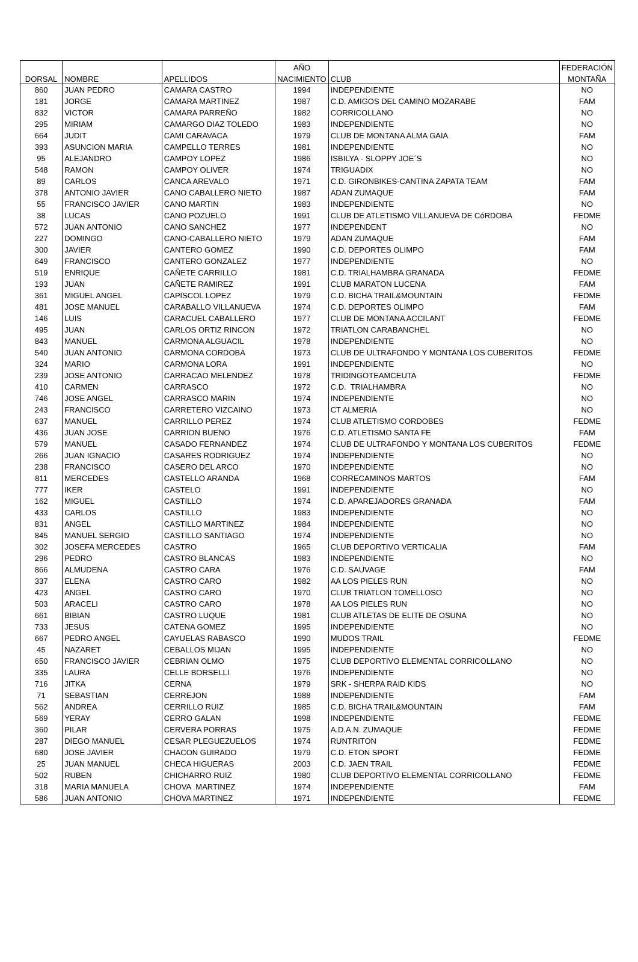| | | | AÑO | | FEDERACIÓN |
| --- | --- | --- | --- | --- | --- |
| DORSAL | NOMBRE | APELLIDOS | NACIMIENTO | CLUB | MONTAÑA |
| 860 | JUAN PEDRO | CAMARA CASTRO | 1994 | INDEPENDIENTE | NO |
| 181 | JORGE | CAMARA MARTINEZ | 1987 | C.D. AMIGOS DEL CAMINO MOZARABE | FAM |
| 832 | VICTOR | CAMARA PARREÑO | 1982 | CORRICOLLANO | NO |
| 295 | MIRIAM | CAMARGO DIAZ TOLEDO | 1983 | INDEPENDIENTE | NO |
| 664 | JUDIT | CAMI CARAVACA | 1979 | CLUB DE MONTANA ALMA GAIA | FAM |
| 393 | ASUNCION MARIA | CAMPELLO TERRES | 1981 | INDEPENDIENTE | NO |
| 95 | ALEJANDRO | CAMPOY LOPEZ | 1986 | ISBILYA - SLOPPY JOE´S | NO |
| 548 | RAMON | CAMPOY OLIVER | 1974 | TRIGUADIX | NO |
| 89 | CARLOS | CANCA AREVALO | 1971 | C.D. GIRONBIKES-CANTINA ZAPATA TEAM | FAM |
| 378 | ANTONIO JAVIER | CANO CABALLERO NIETO | 1987 | ADAN ZUMAQUE | FAM |
| 55 | FRANCISCO JAVIER | CANO MARTIN | 1983 | INDEPENDIENTE | NO |
| 38 | LUCAS | CANO POZUELO | 1991 | CLUB DE ATLETISMO VILLANUEVA DE CóRDOBA | FEDME |
| 572 | JUAN ANTONIO | CANO SANCHEZ | 1977 | INDEPENDENT | NO |
| 227 | DOMINGO | CANO-CABALLERO NIETO | 1979 | ADAN ZUMAQUE | FAM |
| 300 | JAVIER | CANTERO GOMEZ | 1990 | C.D. DEPORTES OLIMPO | FAM |
| 649 | FRANCISCO | CANTERO GONZALEZ | 1977 | INDEPENDIENTE | NO |
| 519 | ENRIQUE | CAÑETE CARRILLO | 1981 | C.D. TRIALHAMBRA GRANADA | FEDME |
| 193 | JUAN | CAÑETE RAMIREZ | 1991 | CLUB MARATON LUCENA | FAM |
| 361 | MIGUEL ANGEL | CAPISCOL LOPEZ | 1979 | C.D. BICHA TRAIL&MOUNTAIN | FEDME |
| 481 | JOSE MANUEL | CARABALLO VILLANUEVA | 1974 | C.D. DEPORTES OLIMPO | FAM |
| 146 | LUIS | CARACUEL CABALLERO | 1977 | CLUB DE MONTANA ACCILANT | FEDME |
| 495 | JUAN | CARLOS ORTIZ RINCON | 1972 | TRIATLON CARABANCHEL | NO |
| 843 | MANUEL | CARMONA ALGUACIL | 1978 | INDEPENDIENTE | NO |
| 540 | JUAN ANTONIO | CARMONA CORDOBA | 1973 | CLUB DE ULTRAFONDO Y MONTANA LOS CUBERITOS | FEDME |
| 324 | MARIO | CARMONA LORA | 1991 | INDEPENDIENTE | NO |
| 239 | JOSE ANTONIO | CARRACAO MELENDEZ | 1978 | TRIDINGOTEAMCEUTA | FEDME |
| 410 | CARMEN | CARRASCO | 1972 | C.D. TRIALHAMBRA | NO |
| 746 | JOSE ANGEL | CARRASCO MARIN | 1974 | INDEPENDIENTE | NO |
| 243 | FRANCISCO | CARRETERO VIZCAINO | 1973 | CT ALMERIA | NO |
| 637 | MANUEL | CARRILLO PEREZ | 1974 | CLUB ATLETISMO CORDOBES | FEDME |
| 436 | JUAN JOSE | CARRION BUENO | 1976 | C.D. ATLETISMO SANTA FE | FAM |
| 579 | MANUEL | CASADO FERNANDEZ | 1974 | CLUB DE ULTRAFONDO Y MONTANA LOS CUBERITOS | FEDME |
| 266 | JUAN IGNACIO | CASARES RODRIGUEZ | 1974 | INDEPENDIENTE | NO |
| 238 | FRANCISCO | CASERO DEL ARCO | 1970 | INDEPENDIENTE | NO |
| 811 | MERCEDES | CASTELLO ARANDA | 1968 | CORRECAMINOS MARTOS | FAM |
| 777 | IKER | CASTELO | 1991 | INDEPENDIENTE | NO |
| 162 | MIGUEL | CASTILLO | 1974 | C.D. APAREJADORES GRANADA | FAM |
| 433 | CARLOS | CASTILLO | 1983 | INDEPENDIENTE | NO |
| 831 | ANGEL | CASTILLO MARTINEZ | 1984 | INDEPENDIENTE | NO |
| 845 | MANUEL SERGIO | CASTILLO SANTIAGO | 1974 | INDEPENDIENTE | NO |
| 302 | JOSEFA MERCEDES | CASTRO | 1965 | CLUB DEPORTIVO VERTICALIA | FAM |
| 296 | PEDRO | CASTRO BLANCAS | 1983 | INDEPENDIENTE | NO |
| 866 | ALMUDENA | CASTRO CARA | 1976 | C.D. SAUVAGE | FAM |
| 337 | ELENA | CASTRO CARO | 1982 | AA LOS PIELES RUN | NO |
| 423 | ANGEL | CASTRO CARO | 1970 | CLUB TRIATLON TOMELLOSO | NO |
| 503 | ARACELI | CASTRO CARO | 1978 | AA LOS PIELES RUN | NO |
| 661 | BIBIAN | CASTRO LUQUE | 1981 | CLUB ATLETAS DE ELITE DE OSUNA | NO |
| 733 | JESUS | CATENA GOMEZ | 1995 | INDEPENDIENTE | NO |
| 667 | PEDRO ANGEL | CAYUELAS RABASCO | 1990 | MUDOS TRAIL | FEDME |
| 45 | NAZARET | CEBALLOS MIJAN | 1995 | INDEPENDIENTE | NO |
| 650 | FRANCISCO JAVIER | CEBRIAN OLMO | 1975 | CLUB DEPORTIVO ELEMENTAL CORRICOLLANO | NO |
| 335 | LAURA | CELLE BORSELLI | 1976 | INDEPENDIENTE | NO |
| 716 | JITKA | CERNA | 1979 | SRK - SHERPA RAID KIDS | NO |
| 71 | SEBASTIAN | CERREJON | 1988 | INDEPENDIENTE | FAM |
| 562 | ANDREA | CERRILLO RUIZ | 1985 | C.D. BICHA TRAIL&MOUNTAIN | FAM |
| 569 | YERAY | CERRO GALAN | 1998 | INDEPENDIENTE | FEDME |
| 360 | PILAR | CERVERA PORRAS | 1975 | A.D.A.N. ZUMAQUE | FEDME |
| 287 | DIEGO MANUEL | CESAR PLEGUEZUELOS | 1974 | RUNTRITON | FEDME |
| 680 | JOSE JAVIER | CHACON GUIRADO | 1979 | C.D. ETON SPORT | FEDME |
| 25 | JUAN MANUEL | CHECA HIGUERAS | 2003 | C.D. JAEN TRAIL | FEDME |
| 502 | RUBEN | CHICHARRO RUIZ | 1980 | CLUB DEPORTIVO ELEMENTAL CORRICOLLANO | FEDME |
| 318 | MARIA MANUELA | CHOVA MARTINEZ | 1974 | INDEPENDIENTE | FAM |
| 586 | JUAN ANTONIO | CHOVA MARTINEZ | 1971 | INDEPENDIENTE | FEDME |